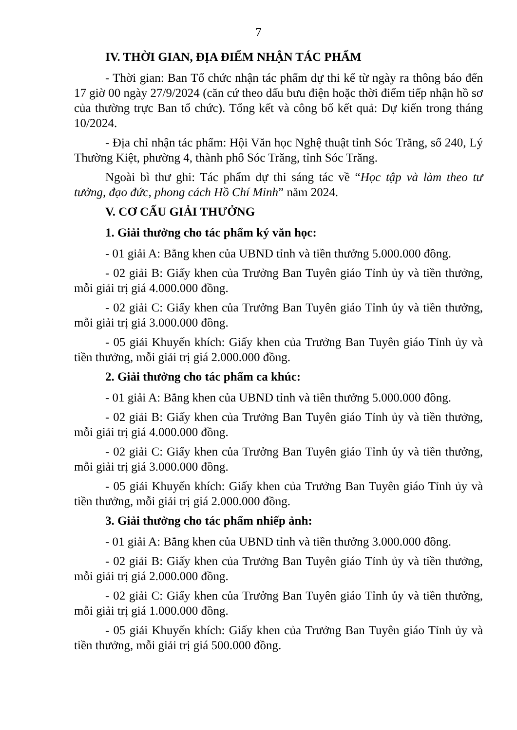7
IV. THỜI GIAN, ĐỊA ĐIỂM NHẬN TÁC PHẨM
- Thời gian: Ban Tổ chức nhận tác phẩm dự thi kể từ ngày ra thông báo đến 17 giờ 00 ngày 27/9/2024 (căn cứ theo dấu bưu điện hoặc thời điểm tiếp nhận hồ sơ của thường trực Ban tổ chức). Tổng kết và công bố kết quả: Dự kiến trong tháng 10/2024.
- Địa chỉ nhận tác phẩm: Hội Văn học Nghệ thuật tỉnh Sóc Trăng, số 240, Lý Thường Kiệt, phường 4, thành phố Sóc Trăng, tỉnh Sóc Trăng.
Ngoài bì thư ghi: Tác phẩm dự thi sáng tác về “Học tập và làm theo tư tưởng, đạo đức, phong cách Hồ Chí Minh” năm 2024.
V. CƠ CẤU GIẢI THƯỞNG
1. Giải thưởng cho tác phẩm ký văn học:
- 01 giải A: Bằng khen của UBND tỉnh và tiền thưởng 5.000.000 đồng.
- 02 giải B: Giấy khen của Trưởng Ban Tuyên giáo Tỉnh ủy và tiền thưởng, mỗi giải trị giá 4.000.000 đồng.
- 02 giải C: Giấy khen của Trưởng Ban Tuyên giáo Tỉnh ủy và tiền thưởng, mỗi giải trị giá 3.000.000 đồng.
- 05 giải Khuyến khích: Giấy khen của Trưởng Ban Tuyên giáo Tỉnh ủy và tiền thưởng, mỗi giải trị giá 2.000.000 đồng.
2. Giải thưởng cho tác phẩm ca khúc:
- 01 giải A: Bằng khen của UBND tỉnh và tiền thưởng 5.000.000 đồng.
- 02 giải B: Giấy khen của Trưởng Ban Tuyên giáo Tỉnh ủy và tiền thưởng, mỗi giải trị giá 4.000.000 đồng.
- 02 giải C: Giấy khen của Trưởng Ban Tuyên giáo Tỉnh ủy và tiền thưởng, mỗi giải trị giá 3.000.000 đồng.
- 05 giải Khuyến khích: Giấy khen của Trưởng Ban Tuyên giáo Tỉnh ủy và tiền thưởng, mỗi giải trị giá 2.000.000 đồng.
3. Giải thưởng cho tác phẩm nhiếp ảnh:
- 01 giải A: Bằng khen của UBND tỉnh và tiền thưởng 3.000.000 đồng.
- 02 giải B: Giấy khen của Trưởng Ban Tuyên giáo Tỉnh ủy và tiền thưởng, mỗi giải trị giá 2.000.000 đồng.
- 02 giải C: Giấy khen của Trưởng Ban Tuyên giáo Tỉnh ủy và tiền thưởng, mỗi giải trị giá 1.000.000 đồng.
- 05 giải Khuyến khích: Giấy khen của Trưởng Ban Tuyên giáo Tỉnh ủy và tiền thưởng, mỗi giải trị giá 500.000 đồng.